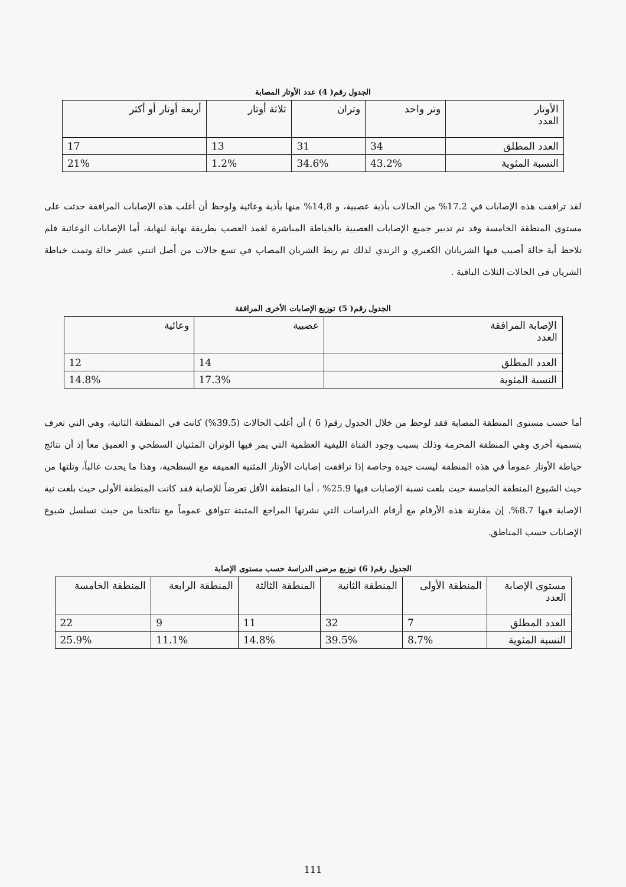الجدول رقم( 4) عدد الأوتار المصابة
| الأوتار العدد | وتر واحد | وتران | ثلاثة أوتار | أربعة أوتار أو أكثر |
| --- | --- | --- | --- | --- |
| العدد المطلق | 34 | 31 | 13 | 17 |
| النسبة المئوية | 43.2% | 34.6% | 1.2% | 21% |
لقد ترافقت هذه الإصابات في 17.2% من الحالات بأذية عصبية، و 14,8% منها بأذية وعائية ولوحظ أن أغلب هذه الإصابات المرافقة حدثت على مستوى المنطقة الخامسة وقد تم تدبير جميع الإصابات العصبية بالخياطة المباشرة لغمد العصب بطريقة نهاية لنهاية، أما الإصابات الوعائية فلم تلاحظ أية حالة أصيب فيها الشريانان الكعبري و الزندي لذلك تم ربط الشريان المصاب في تسع حالات من أصل اثنتي عشر حالة وتمت خياطة الشريان في الحالات الثلاث الباقية .
الجدول رقم( 5) توزيع الإصابات الأخرى المرافقة
| الإصابة المرافقة العدد | عصبية | وعائية |
| --- | --- | --- |
| العدد المطلق | 14 | 12 |
| النسبة المئوية | 17.3% | 14.8% |
أما حسب مستوى المنطقة المصابة فقد لوحظ من خلال الجدول رقم( 6 ) أن أغلب الحالات (39.5%) كانت في المنطقة الثانية، وهي التي تعرف بتسمية أخرى وهي المنطقة المحرمة وذلك بسبب وجود القناة الليفية العظمية التي يمر فيها الوتران المثنيان السطحي و العميق معاً إذ أن نتائج خياطة الأوتار عموماً في هذه المنطقة ليست جيدة وخاصة إذا ترافقت إصابات الأوتار المثنية العميقة مع السطحية، وهذا ما يحدث غالباً، وتلتها من حيث الشيوع المنطقة الخامسة حيث بلغت نسبة الإصابات فيها 25.9% ، أما المنطقة الأقل تعرضاً للإصابة فقد كانت المنطقة الأولى حيث بلغت نية الإصابة فيها 8.7%. إن مقارنة هذه الأرقام مع أرقام الدراسات التي نشرتها المراجع المثبتة تتوافق عموماً مع نتائجنا من حيث تسلسل شيوع الإصابات حسب المناطق.
الجدول رقم( 6) توزيع مرضى الدراسة حسب مستوى الإصابة
| مستوى الإصابة العدد | المنطقة الأولى | المنطقة الثانية | المنطقة الثالثة | المنطقة الرابعة | المنطقة الخامسة |
| --- | --- | --- | --- | --- | --- |
| العدد المطلق | 7 | 32 | 11 | 9 | 22 |
| النسبة المئوية | 8.7% | 39.5% | 14.8% | 11.1% | 25.9% |
111